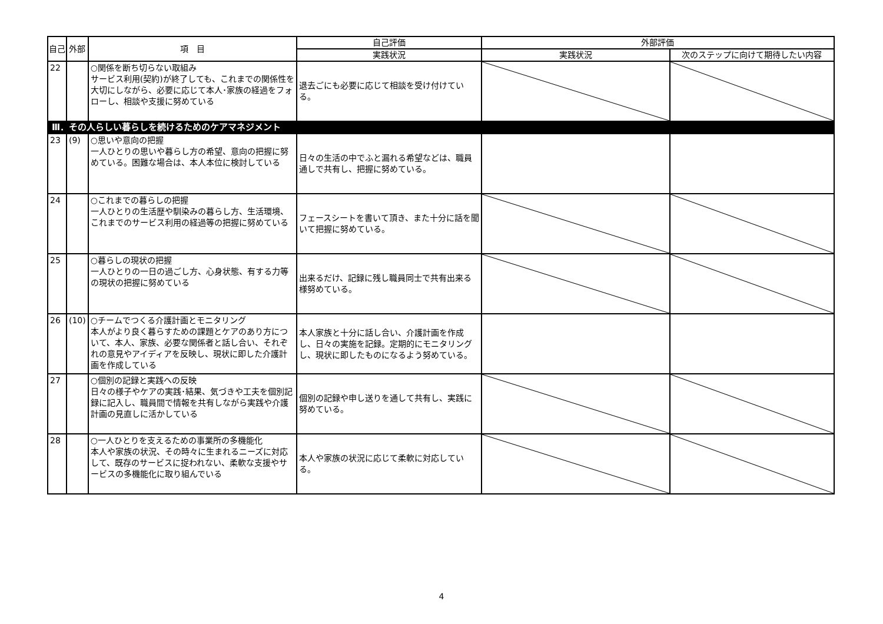| 自己 | 外部 | 項 目 | 自己評価 | 外部評価 | |
| --- | --- | --- | --- | --- | --- |
| | | | 実践状況 | 実践状況 | 次のステップに向けて期待したい内容 |
| 22 | | ○関係を断ち切らない取組み サービス利用(契約)が終了しても、これまでの関係性を大切にしながら、必要に応じて本人･家族の経過をフォローし、相談や支援に努めている | 退去ごにも必要に応じて相談を受け付けている。 | | |
| Ⅲ．その人らしい暮らしを続けるためのケアマネジメント | | | | | |
| 23 | (9) | ○思いや意向の把握 一人ひとりの思いや暮らし方の希望、意向の把握に努めている。困難な場合は、本人本位に検討している | 日々の生活の中でふと漏れる希望などは、職員通しで共有し、把握に努めている。 | | |
| 24 | | ○これまでの暮らしの把握 一人ひとりの生活歴や馴染みの暮らし方、生活環境、これまでのサービス利用の経過等の把握に努めている | フェースシートを書いて頂き、また十分に話を聞いて把握に努めている。 | | |
| 25 | | ○暮らしの現状の把握 一人ひとりの一日の過ごし方、心身状態、有する力等の現状の把握に努めている | 出来るだけ、記録に残し職員同士で共有出来る様努めている。 | | |
| 26 | (10) | ○チームでつくる介護計画とモニタリング 本人がより良く暮らすための課題とケアのあり方について、本人、家族、必要な関係者と話し合い、それぞれの意見やアイディアを反映し、現状に即した介護計画を作成している | 本人家族と十分に話し合い、介護計画を作成し、日々の実施を記録。定期的にモニタリングし、現状に即したものになるよう努めている。 | | |
| 27 | | ○個別の記録と実践への反映 日々の様子やケアの実践･結果、気づきや工夫を個別記録に記入し、職員間で情報を共有しながら実践や介護計画の見直しに活かしている | 個別の記録や申し送りを通して共有し、実践に努めている。 | | |
| 28 | | ○一人ひとりを支えるための事業所の多機能化 本人や家族の状況、その時々に生まれるニーズに対応して、既存のサービスに捉われない、柔軟な支援やサービスの多機能化に取り組んでいる | 本人や家族の状況に応じて柔軟に対応している。 | | |
4